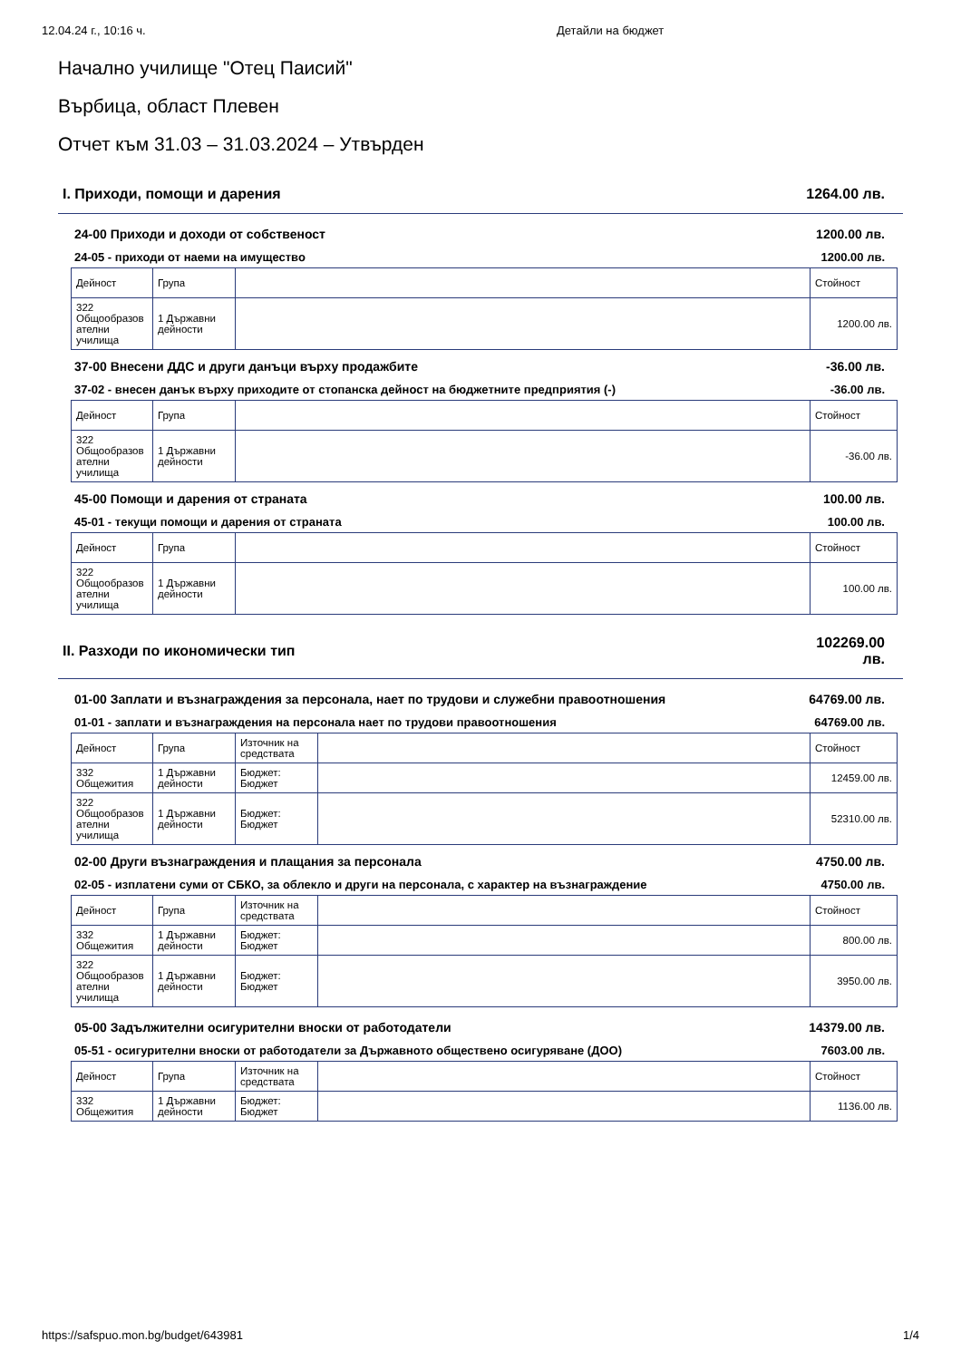12.04.24 г., 10:16 ч. Детайли на бюджет
Начално училище "Отец Паисий"
Върбица, област Плевен
Отчет към 31.03 – 31.03.2024 – Утвърден
I. Приходи, помощи и дарения 1264.00 лв.
24-00 Приходи и доходи от собственост 1200.00 лв.
24-05 - приходи от наеми на имущество 1200.00 лв.
| Дейност | Група | | Стойност |
| --- | --- | --- | --- |
| 322 Общообразов ателни училища | 1 Държавни дейности | | 1200.00 лв. |
37-00 Внесени ДДС и други данъци върху продажбите -36.00 лв.
37-02 - внесен данък върху приходите от стопанска дейност на бюджетните предприятия (-) -36.00 лв.
| Дейност | Група | | Стойност |
| --- | --- | --- | --- |
| 322 Общообразов ателни училища | 1 Държавни дейности | | -36.00 лв. |
45-00 Помощи и дарения от страната 100.00 лв.
45-01 - текущи помощи и дарения от страната 100.00 лв.
| Дейност | Група | | Стойност |
| --- | --- | --- | --- |
| 322 Общообразов ателни училища | 1 Държавни дейности | | 100.00 лв. |
II. Разходи по икономически тип 102269.00 лв.
01-00 Заплати и възнаграждения за персонала, нает по трудови и служебни правоотношения 64769.00 лв.
01-01 - заплати и възнаграждения на персонала нает по трудови правоотношения 64769.00 лв.
| Дейност | Група | Източник на средствата | | Стойност |
| --- | --- | --- | --- | --- |
| 332 Общежития | 1 Държавни дейности | Бюджет: Бюджет | | 12459.00 лв. |
| 322 Общообразов ателни училища | 1 Държавни дейности | Бюджет: Бюджет | | 52310.00 лв. |
02-00 Други възнаграждения и плащания за персонала 4750.00 лв.
02-05 - изплатени суми от СБКО, за облекло и други на персонала, с характер на възнаграждение 4750.00 лв.
| Дейност | Група | Източник на средствата | | Стойност |
| --- | --- | --- | --- | --- |
| 332 Общежития | 1 Държавни дейности | Бюджет: Бюджет | | 800.00 лв. |
| 322 Общообразов ателни училища | 1 Държавни дейности | Бюджет: Бюджет | | 3950.00 лв. |
05-00 Задължителни осигурителни вноски от работодатели 14379.00 лв.
05-51 - осигурителни вноски от работодатели за Държавното обществено осигуряване (ДОО) 7603.00 лв.
| Дейност | Група | Източник на средствата | | Стойност |
| --- | --- | --- | --- | --- |
| 332 Общежития | 1 Държавни дейности | Бюджет: Бюджет | | 1136.00 лв. |
https://safspuo.mon.bg/budget/643981 1/4